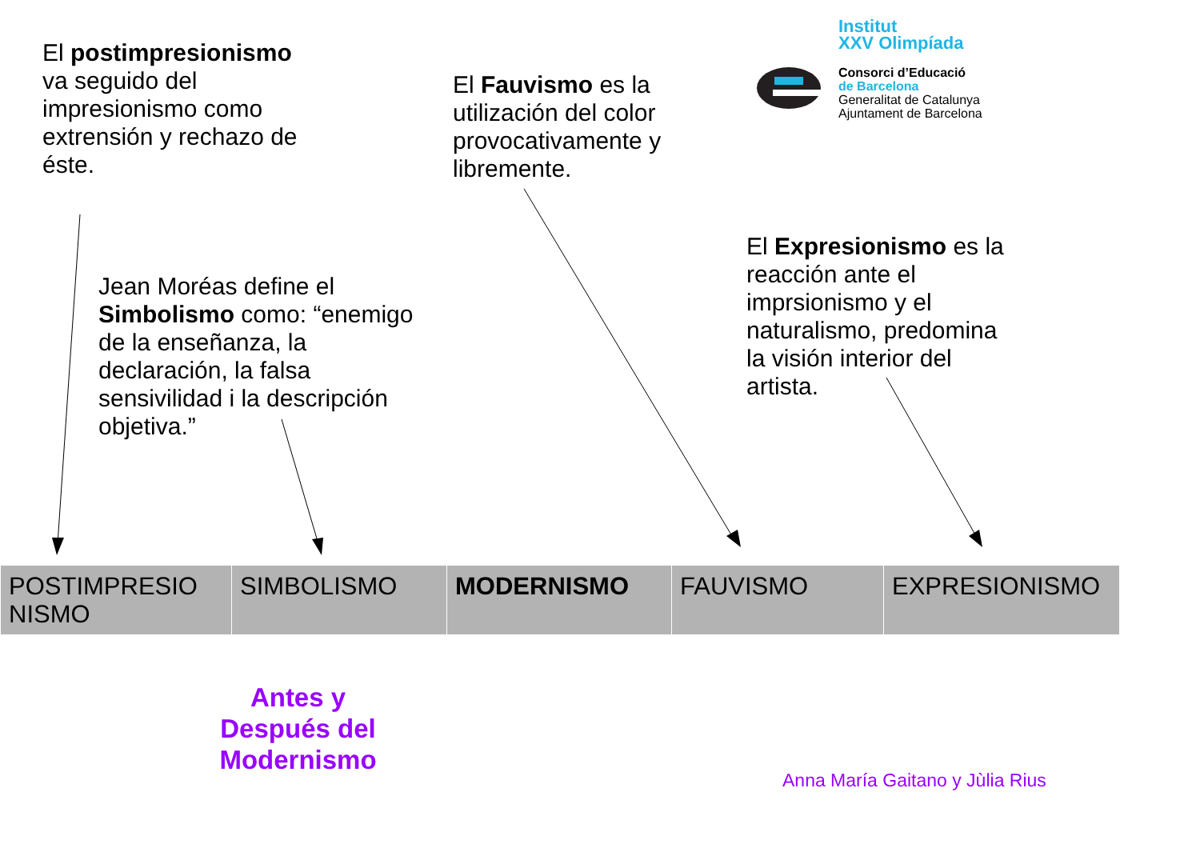El postimpresionismo va seguido del impresionismo como extrensión y rechazo de éste.
Jean Moréas define el Simbolismo como: “enemigo de la enseñanza, la declaración, la falsa sensivilidad i la descripción objetiva.”
El Fauvismo es la utilización del color provocativamente y libremente.
El Expresionismo es la reacción ante el imprsionismo y el naturalismo, predomina la visión interior del artista.
Institut
XXV Olimpíada
Consorci d’Educació
de Barcelona
Generalitat de Catalunya
Ajuntament de Barcelona
| POSTIMPRESIO NISMO | SIMBOLISMO | MODERNISMO | FAUVISMO | EXPRESIONISMO |
Antes y Después del Modernismo
Anna María Gaitano y Jùlia Rius